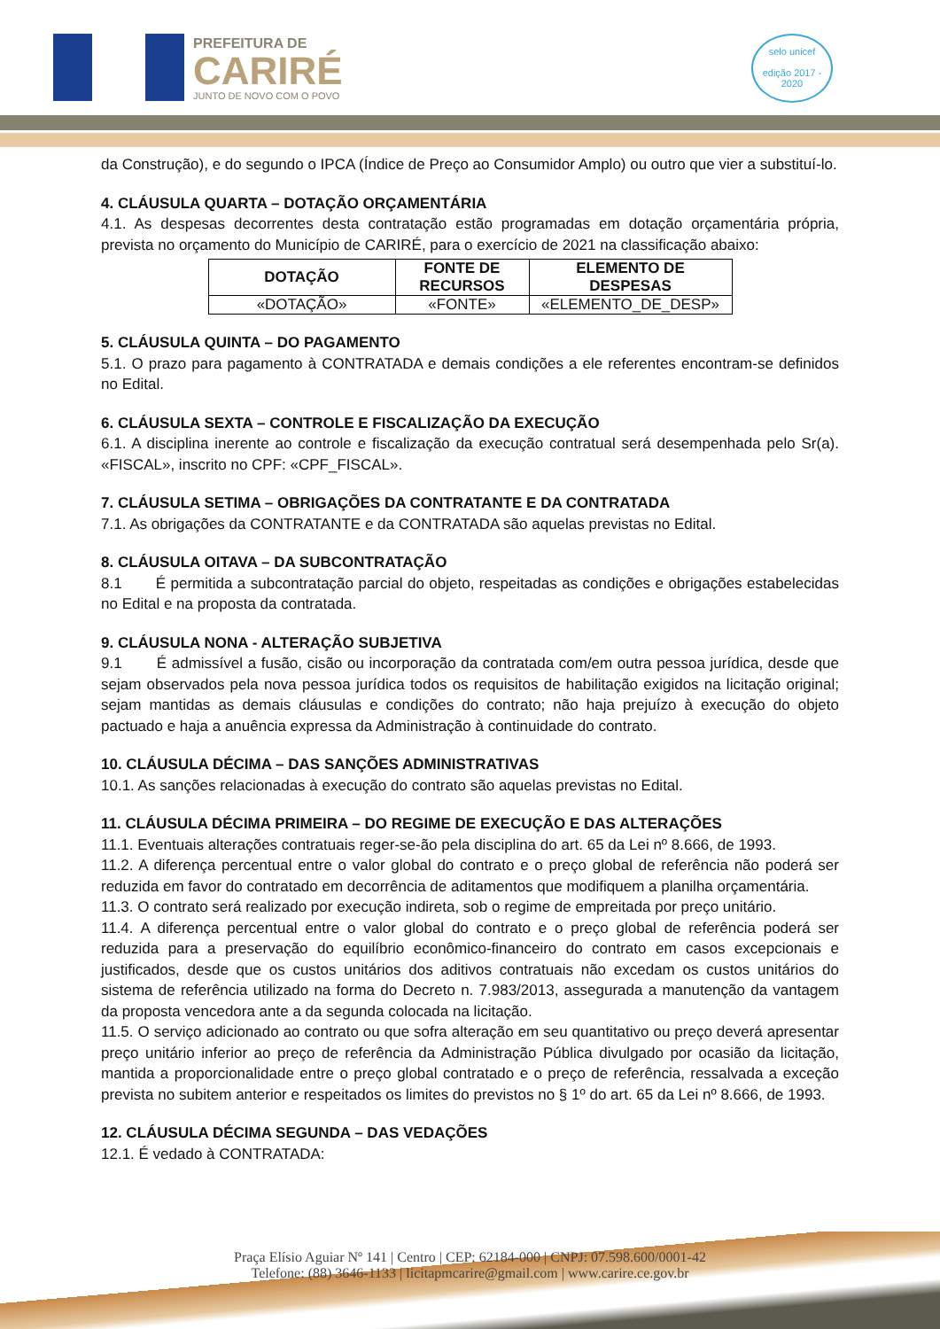PREFEITURA DE
CARIRÉ
JUNTO DE NOVO COM O POVO
selo unicef
edição 2017 - 2020
da Construção), e do segundo o IPCA (Índice de Preço ao Consumidor Amplo) ou outro que vier a substituí-lo.
4. CLÁUSULA QUARTA – DOTAÇÃO ORÇAMENTÁRIA
4.1. As despesas decorrentes desta contratação estão programadas em dotação orçamentária própria, prevista no orçamento do Município de CARIRÉ, para o exercício de 2021 na classificação abaixo:
| DOTAÇÃO | FONTE DE RECURSOS | ELEMENTO DE DESPESAS |
| --- | --- | --- |
| «DOTAÇÃO» | «FONTE» | «ELEMENTO_DE_DESP» |
5. CLÁUSULA QUINTA – DO PAGAMENTO
5.1. O prazo para pagamento à CONTRATADA e demais condições a ele referentes encontram-se definidos no Edital.
6. CLÁUSULA SEXTA – CONTROLE E FISCALIZAÇÃO DA EXECUÇÃO
6.1. A disciplina inerente ao controle e fiscalização da execução contratual será desempenhada pelo Sr(a). «FISCAL», inscrito no CPF: «CPF_FISCAL».
7. CLÁUSULA SETIMA – OBRIGAÇÕES DA CONTRATANTE E DA CONTRATADA
7.1. As obrigações da CONTRATANTE e da CONTRATADA são aquelas previstas no Edital.
8. CLÁUSULA OITAVA – DA SUBCONTRATAÇÃO
8.1 É permitida a subcontratação parcial do objeto, respeitadas as condições e obrigações estabelecidas no Edital e na proposta da contratada.
9. CLÁUSULA NONA - ALTERAÇÃO SUBJETIVA
9.1 É admissível a fusão, cisão ou incorporação da contratada com/em outra pessoa jurídica, desde que sejam observados pela nova pessoa jurídica todos os requisitos de habilitação exigidos na licitação original; sejam mantidas as demais cláusulas e condições do contrato; não haja prejuízo à execução do objeto pactuado e haja a anuência expressa da Administração à continuidade do contrato.
10. CLÁUSULA DÉCIMA – DAS SANÇÕES ADMINISTRATIVAS
10.1. As sanções relacionadas à execução do contrato são aquelas previstas no Edital.
11. CLÁUSULA DÉCIMA PRIMEIRA – DO REGIME DE EXECUÇÃO E DAS ALTERAÇÕES
11.1. Eventuais alterações contratuais reger-se-ão pela disciplina do art. 65 da Lei nº 8.666, de 1993.
11.2. A diferença percentual entre o valor global do contrato e o preço global de referência não poderá ser reduzida em favor do contratado em decorrência de aditamentos que modifiquem a planilha orçamentária.
11.3. O contrato será realizado por execução indireta, sob o regime de empreitada por preço unitário.
11.4. A diferença percentual entre o valor global do contrato e o preço global de referência poderá ser reduzida para a preservação do equilíbrio econômico-financeiro do contrato em casos excepcionais e justificados, desde que os custos unitários dos aditivos contratuais não excedam os custos unitários do sistema de referência utilizado na forma do Decreto n. 7.983/2013, assegurada a manutenção da vantagem da proposta vencedora ante a da segunda colocada na licitação.
11.5. O serviço adicionado ao contrato ou que sofra alteração em seu quantitativo ou preço deverá apresentar preço unitário inferior ao preço de referência da Administração Pública divulgado por ocasião da licitação, mantida a proporcionalidade entre o preço global contratado e o preço de referência, ressalvada a exceção prevista no subitem anterior e respeitados os limites do previstos no § 1º do art. 65 da Lei nº 8.666, de 1993.
12. CLÁUSULA DÉCIMA SEGUNDA – DAS VEDAÇÕES
12.1. É vedado à CONTRATADA:
Praça Elísio Aguiar Nº 141 | Centro | CEP: 62184-000 | CNPJ: 07.598.600/0001-42
Telefone: (88) 3646-1133 | licitapmcarire@gmail.com | www.carire.ce.gov.br